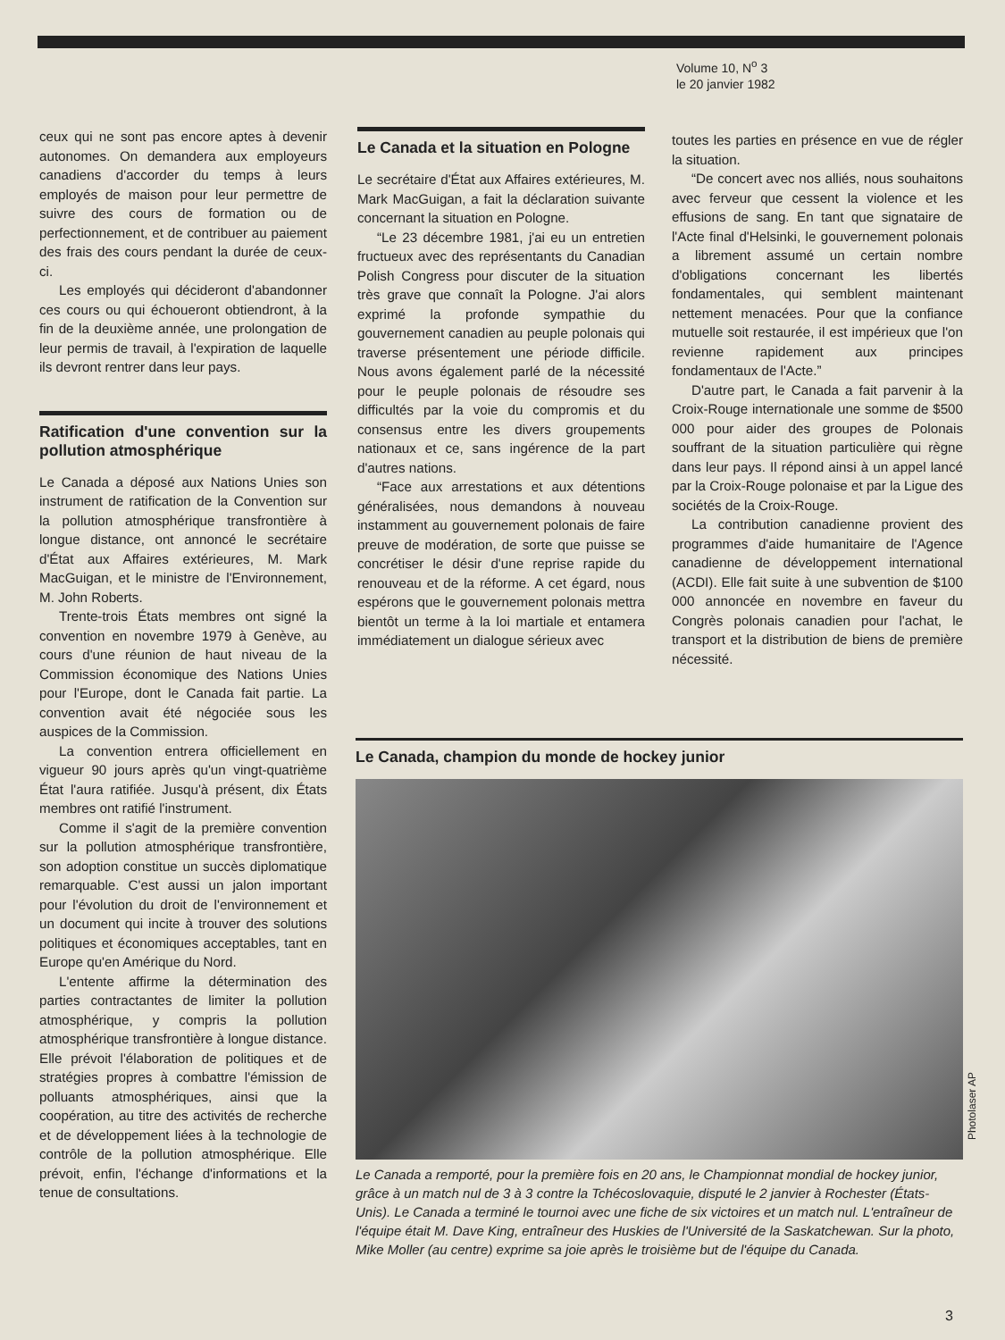Volume 10, N<sup>o</sup> 3
le 20 janvier 1982
ceux qui ne sont pas encore aptes à devenir autonomes. On demandera aux employeurs canadiens d'accorder du temps à leurs employés de maison pour leur permettre de suivre des cours de formation ou de perfectionnement, et de contribuer au paiement des frais des cours pendant la durée de ceux-ci.
Les employés qui décideront d'abandonner ces cours ou qui échoueront obtiendront, à la fin de la deuxième année, une prolongation de leur permis de travail, à l'expiration de laquelle ils devront rentrer dans leur pays.
Ratification d'une convention sur la pollution atmosphérique
Le Canada a déposé aux Nations Unies son instrument de ratification de la Convention sur la pollution atmosphérique transfrontière à longue distance, ont annoncé le secrétaire d'État aux Affaires extérieures, M. Mark MacGuigan, et le ministre de l'Environnement, M. John Roberts.
Trente-trois États membres ont signé la convention en novembre 1979 à Genève, au cours d'une réunion de haut niveau de la Commission économique des Nations Unies pour l'Europe, dont le Canada fait partie. La convention avait été négociée sous les auspices de la Commission.
La convention entrera officiellement en vigueur 90 jours après qu'un vingt-quatrième État l'aura ratifiée. Jusqu'à présent, dix États membres ont ratifié l'instrument.
Comme il s'agit de la première convention sur la pollution atmosphérique transfrontière, son adoption constitue un succès diplomatique remarquable. C'est aussi un jalon important pour l'évolution du droit de l'environnement et un document qui incite à trouver des solutions politiques et économiques acceptables, tant en Europe qu'en Amérique du Nord.
L'entente affirme la détermination des parties contractantes de limiter la pollution atmosphérique, y compris la pollution atmosphérique transfrontière à longue distance. Elle prévoit l'élaboration de politiques et de stratégies propres à combattre l'émission de polluants atmosphériques, ainsi que la coopération, au titre des activités de recherche et de développement liées à la technologie de contrôle de la pollution atmosphérique. Elle prévoit, enfin, l'échange d'informations et la tenue de consultations.
Le Canada et la situation en Pologne
Le secrétaire d'État aux Affaires extérieures, M. Mark MacGuigan, a fait la déclaration suivante concernant la situation en Pologne.
“Le 23 décembre 1981, j'ai eu un entretien fructueux avec des représentants du Canadian Polish Congress pour discuter de la situation très grave que connaît la Pologne. J'ai alors exprimé la profonde sympathie du gouvernement canadien au peuple polonais qui traverse présentement une période difficile. Nous avons également parlé de la nécessité pour le peuple polonais de résoudre ses difficultés par la voie du compromis et du consensus entre les divers groupements nationaux et ce, sans ingérence de la part d'autres nations.
“Face aux arrestations et aux détentions généralisées, nous demandons à nouveau instamment au gouvernement polonais de faire preuve de modération, de sorte que puisse se concrétiser le désir d'une reprise rapide du renouveau et de la réforme. A cet égard, nous espérons que le gouvernement polonais mettra bientôt un terme à la loi martiale et entamera immédiatement un dialogue sérieux avec
toutes les parties en présence en vue de régler la situation.
“De concert avec nos alliés, nous souhaitons avec ferveur que cessent la violence et les effusions de sang. En tant que signataire de l'Acte final d'Helsinki, le gouvernement polonais a librement assumé un certain nombre d'obligations concernant les libertés fondamentales, qui semblent maintenant nettement menacées. Pour que la confiance mutuelle soit restaurée, il est impérieux que l'on revienne rapidement aux principes fondamentaux de l'Acte.”
D'autre part, le Canada a fait parvenir à la Croix-Rouge internationale une somme de $500 000 pour aider des groupes de Polonais souffrant de la situation particulière qui règne dans leur pays. Il répond ainsi à un appel lancé par la Croix-Rouge polonaise et par la Ligue des sociétés de la Croix-Rouge.
La contribution canadienne provient des programmes d'aide humanitaire de l'Agence canadienne de développement international (ACDI). Elle fait suite à une subvention de $100 000 annoncée en novembre en faveur du Congrès polonais canadien pour l'achat, le transport et la distribution de biens de première nécessité.
Le Canada, champion du monde de hockey junior
Le Canada a remporté, pour la première fois en 20 ans, le Championnat mondial de hockey junior, grâce à un match nul de 3 à 3 contre la Tchécoslovaquie, disputé le 2 janvier à Rochester (États-Unis). Le Canada a terminé le tournoi avec une fiche de six victoires et un match nul. L'entraîneur de l'équipe était M. Dave King, entraîneur des Huskies de l'Université de la Saskatchewan. Sur la photo, Mike Moller (au centre) exprime sa joie après le troisième but de l'équipe du Canada.
Photolaser AP
3